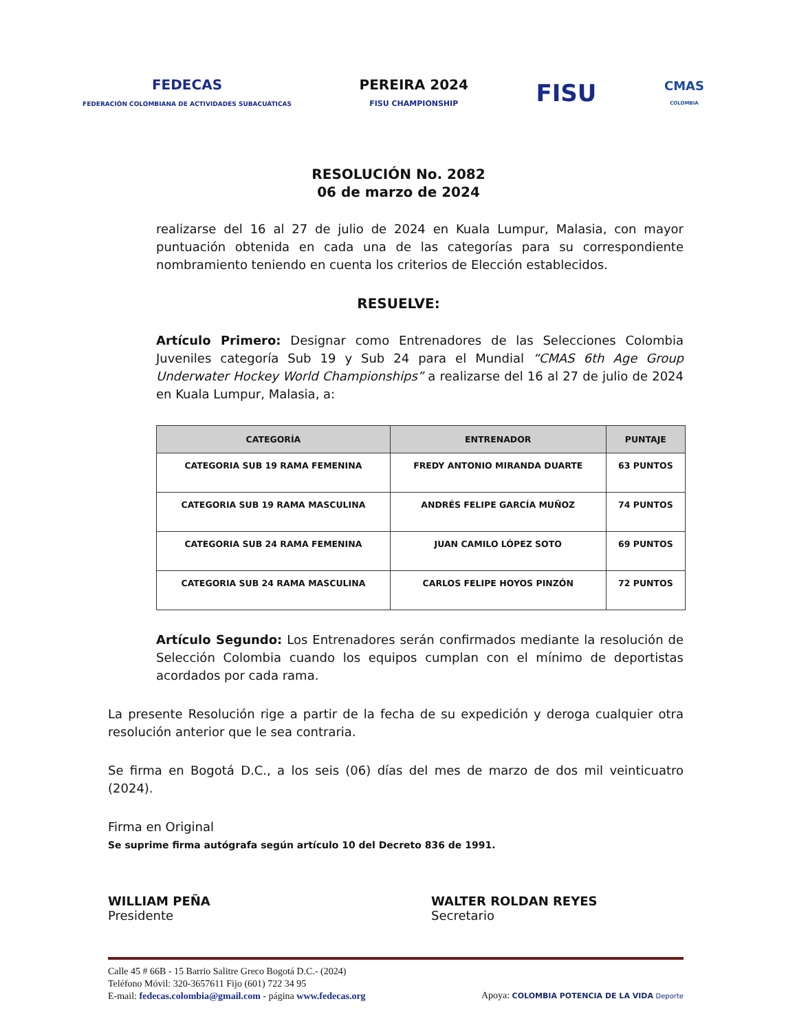FEDECAS
FEDERACIÓN COLOMBIANA DE ACTIVIDADES SUBACUÁTICAS
PEREIRA 2024
FISU CHAMPIONSHIP
FISU
CMAS
COLOMBIA
RESOLUCIÓN No. 2082
06 de marzo de 2024
realizarse del 16 al 27 de julio de 2024 en Kuala Lumpur, Malasia, con mayor puntuación obtenida en cada una de las categorías para su correspondiente nombramiento teniendo en cuenta los criterios de Elección establecidos.
RESUELVE:
Artículo Primero: Designar como Entrenadores de las Selecciones Colombia Juveniles categoría Sub 19 y Sub 24 para el Mundial “CMAS 6th Age Group Underwater Hockey World Championships” a realizarse del 16 al 27 de julio de 2024 en Kuala Lumpur, Malasia, a:
| CATEGORÍA | ENTRENADOR | PUNTAJE |
| --- | --- | --- |
| CATEGORIA SUB 19 RAMA FEMENINA | FREDY ANTONIO MIRANDA DUARTE | 63 PUNTOS |
| CATEGORIA SUB 19 RAMA MASCULINA | ANDRÉS FELIPE GARCÍA MUÑOZ | 74 PUNTOS |
| CATEGORIA SUB 24 RAMA FEMENINA | JUAN CAMILO LÓPEZ SOTO | 69 PUNTOS |
| CATEGORIA SUB 24 RAMA MASCULINA | CARLOS FELIPE HOYOS PINZÓN | 72 PUNTOS |
Artículo Segundo: Los Entrenadores serán confirmados mediante la resolución de Selección Colombia cuando los equipos cumplan con el mínimo de deportistas acordados por cada rama.
La presente Resolución rige a partir de la fecha de su expedición y deroga cualquier otra resolución anterior que le sea contraria.
Se firma en Bogotá D.C., a los seis (06) días del mes de marzo de dos mil veinticuatro (2024).
Firma en Original
Se suprime firma autógrafa según artículo 10 del Decreto 836 de 1991.
WILLIAM PEÑA
Presidente
WALTER ROLDAN REYES
Secretario
Calle 45 # 66B - 15 Barrio Salitre Greco Bogotá D.C.- (2024)
Teléfono Móvil: 320-3657611 Fijo (601) 722 34 95
E-mail: fedecas.colombia@gmail.com - página www.fedecas.org
Apoya: COLOMBIA POTENCIA DE LA VIDA Deporte